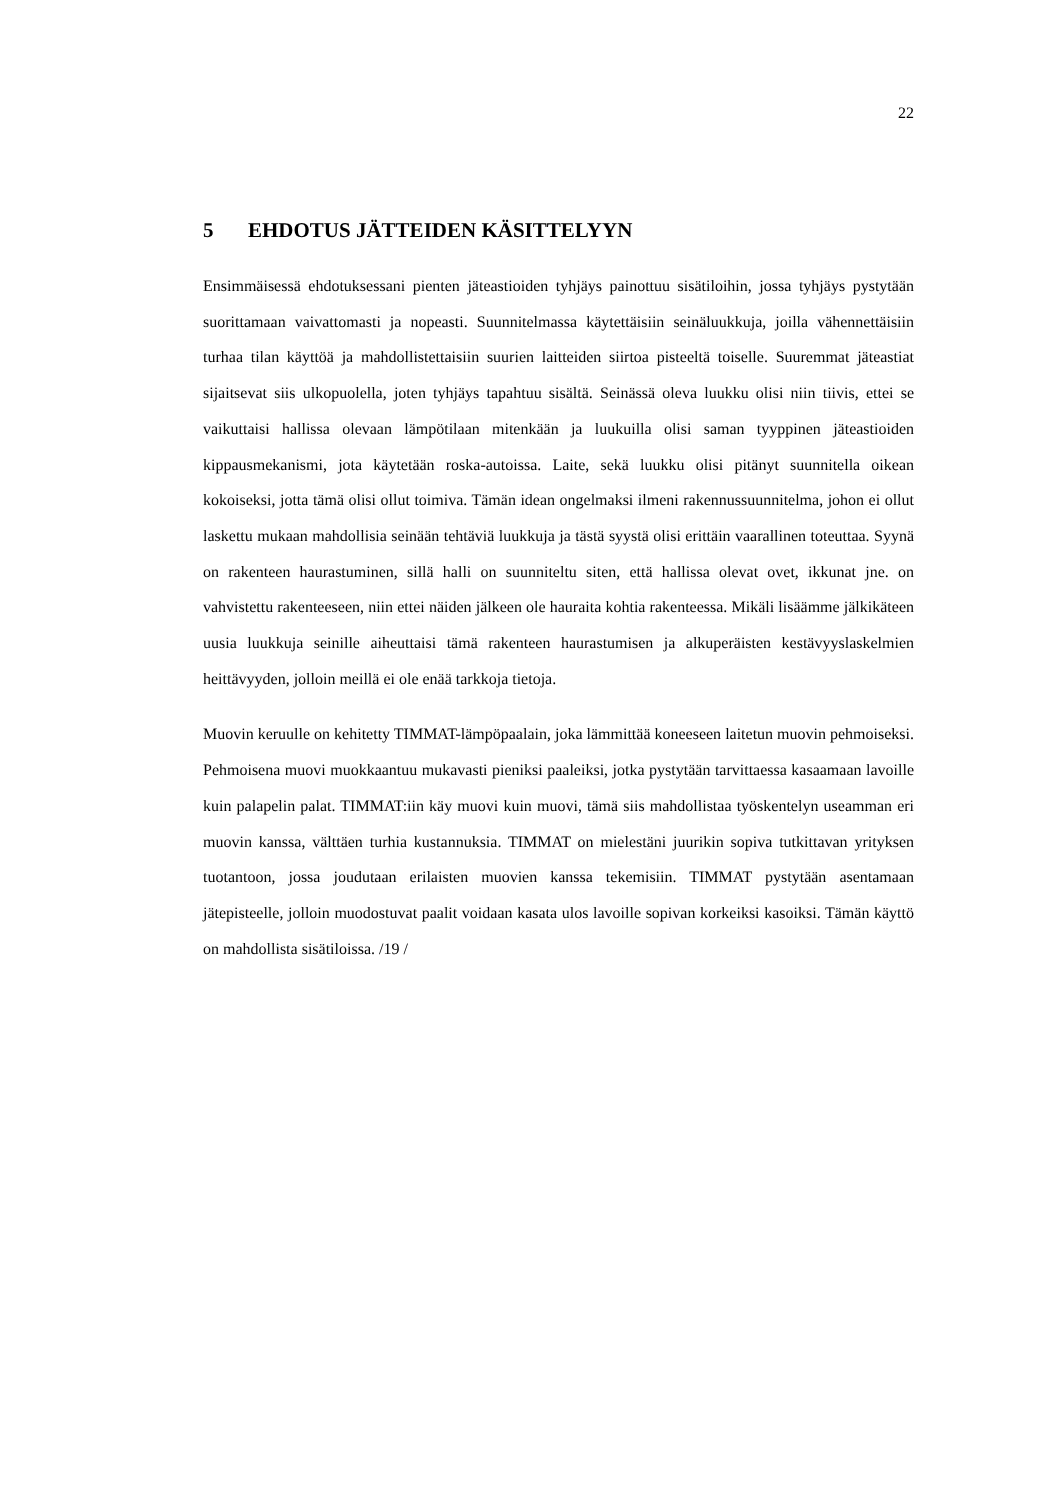22
5 EHDOTUS JÄTTEIDEN KÄSITTELYYN
Ensimmäisessä ehdotuksessani pienten jäteastioiden tyhjäys painottuu sisätiloihin, jossa tyhjäys pystytään suorittamaan vaivattomasti ja nopeasti. Suunnitelmassa käytettäisiin seinäluukkuja, joilla vähennettäisiin turhaa tilan käyttöä ja mahdollistettaisiin suurien laitteiden siirtoa pisteeltä toiselle. Suuremmat jäteastiat sijaitsevat siis ulkopuolella, joten tyhjäys tapahtuu sisältä. Seinässä oleva luukku olisi niin tiivis, ettei se vaikuttaisi hallissa olevaan lämpötilaan mitenkään ja luukuilla olisi saman tyyppinen jäteastioiden kippausmekanismi, jota käytetään roska-autoissa. Laite, sekä luukku olisi pitänyt suunnitella oikean kokoiseksi, jotta tämä olisi ollut toimiva. Tämän idean ongelmaksi ilmeni rakennussuunnitelma, johon ei ollut laskettu mukaan mahdollisia seinään tehtäviä luukkuja ja tästä syystä olisi erittäin vaarallinen toteuttaa. Syynä on rakenteen haurastuminen, sillä halli on suunniteltu siten, että hallissa olevat ovet, ikkunat jne. on vahvistettu rakenteeseen, niin ettei näiden jälkeen ole hauraita kohtia rakenteessa. Mikäli lisäämme jälkikäteen uusia luukkuja seinille aiheuttaisi tämä rakenteen haurastumisen ja alkuperäisten kestävyyslaskelmien heittävyyden, jolloin meillä ei ole enää tarkkoja tietoja.
Muovin keruulle on kehitetty TIMMAT-lämpöpaalain, joka lämmittää koneeseen laitetun muovin pehmoiseksi. Pehmoisena muovi muokkaantuu mukavasti pieniksi paaleiksi, jotka pystytään tarvittaessa kasaamaan lavoille kuin palapelin palat. TIMMAT:iin käy muovi kuin muovi, tämä siis mahdollistaa työskentelyn useamman eri muovin kanssa, välttäen turhia kustannuksia. TIMMAT on mielestäni juurikin sopiva tutkittavan yrityksen tuotantoon, jossa joudutaan erilaisten muovien kanssa tekemisiin. TIMMAT pystytään asentamaan jätepisteelle, jolloin muodostuvat paalit voidaan kasata ulos lavoille sopivan korkeiksi kasoiksi. Tämän käyttö on mahdollista sisätiloissa. /19 /